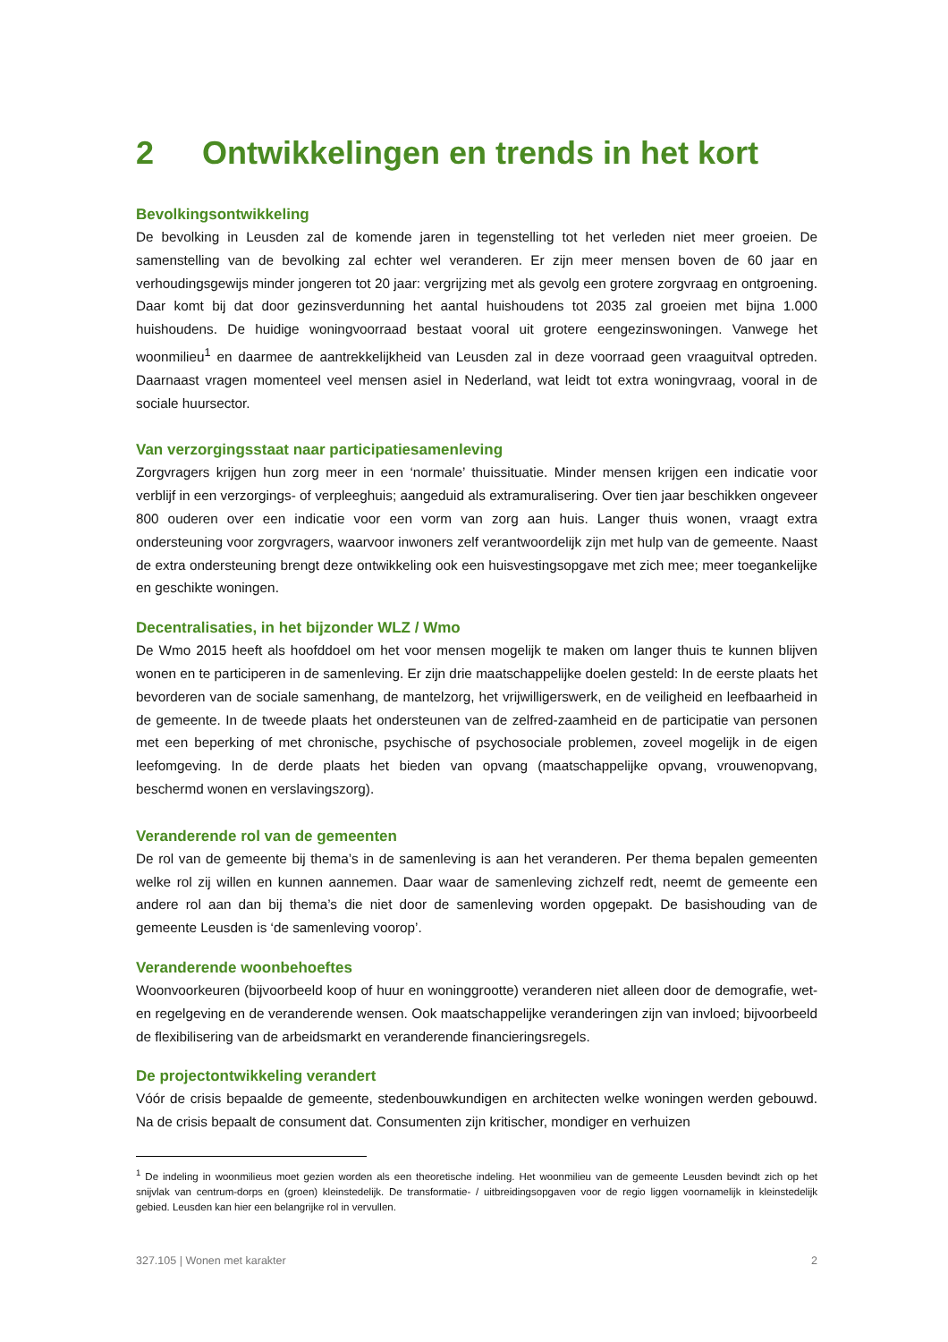2 Ontwikkelingen en trends in het kort
Bevolkingsontwikkeling
De bevolking in Leusden zal de komende jaren in tegenstelling tot het verleden niet meer groeien. De samenstelling van de bevolking zal echter wel veranderen. Er zijn meer mensen boven de 60 jaar en verhoudingsgewijs minder jongeren tot 20 jaar: vergrijzing met als gevolg een grotere zorgvraag en ontgroening. Daar komt bij dat door gezinsverdunning het aantal huishoudens tot 2035 zal groeien met bijna 1.000 huishoudens. De huidige woningvoorraad bestaat vooral uit grotere eengezinswoningen. Vanwege het woonmilieu<sup>1</sup> en daarmee de aantrekkelijkheid van Leusden zal in deze voorraad geen vraaguitval optreden. Daarnaast vragen momenteel veel mensen asiel in Nederland, wat leidt tot extra woningvraag, vooral in de sociale huursector.
Van verzorgingsstaat naar participatiesamenleving
Zorgvragers krijgen hun zorg meer in een ‘normale’ thuissituatie. Minder mensen krijgen een indicatie voor verblijf in een verzorgings- of verpleeghuis; aangeduid als extramuralisering. Over tien jaar beschikken ongeveer 800 ouderen over een indicatie voor een vorm van zorg aan huis. Langer thuis wonen, vraagt extra ondersteuning voor zorgvragers, waarvoor inwoners zelf verantwoordelijk zijn met hulp van de gemeente. Naast de extra ondersteuning brengt deze ontwikkeling ook een huisvestingsopgave met zich mee; meer toegankelijke en geschikte woningen.
Decentralisaties, in het bijzonder WLZ / Wmo
De Wmo 2015 heeft als hoofddoel om het voor mensen mogelijk te maken om langer thuis te kunnen blijven wonen en te participeren in de samenleving. Er zijn drie maatschappelijke doelen gesteld: In de eerste plaats het bevorderen van de sociale samenhang, de mantelzorg, het vrijwilligerswerk, en de veiligheid en leefbaarheid in de gemeente. In de tweede plaats het ondersteunen van de zelfred-zaamheid en de participatie van personen met een beperking of met chronische, psychische of psychosociale problemen, zoveel mogelijk in de eigen leefomgeving. In de derde plaats het bieden van opvang (maatschappelijke opvang, vrouwenopvang, beschermd wonen en verslavingszorg).
Veranderende rol van de gemeenten
De rol van de gemeente bij thema’s in de samenleving is aan het veranderen. Per thema bepalen gemeenten welke rol zij willen en kunnen aannemen. Daar waar de samenleving zichzelf redt, neemt de gemeente een andere rol aan dan bij thema’s die niet door de samenleving worden opgepakt. De basishouding van de gemeente Leusden is ‘de samenleving voorop’.
Veranderende woonbehoeftes
Woonvoorkeuren (bijvoorbeeld koop of huur en woninggrootte) veranderen niet alleen door de demografie, wet- en regelgeving en de veranderende wensen. Ook maatschappelijke veranderingen zijn van invloed; bijvoorbeeld de flexibilisering van de arbeidsmarkt en veranderende financieringsregels.
De projectontwikkeling verandert
Vóór de crisis bepaalde de gemeente, stedenbouwkundigen en architecten welke woningen werden gebouwd. Na de crisis bepaalt de consument dat. Consumenten zijn kritischer, mondiger en verhuizen
<sup>1</sup> De indeling in woonmilieus moet gezien worden als een theoretische indeling. Het woonmilieu van de gemeente Leusden bevindt zich op het snijvlak van centrum-dorps en (groen) kleinstedelijk. De transformatie- / uitbreidingsopgaven voor de regio liggen voornamelijk in kleinstedelijk gebied. Leusden kan hier een belangrijke rol in vervullen.
327.105 | Wonen met karakter 2